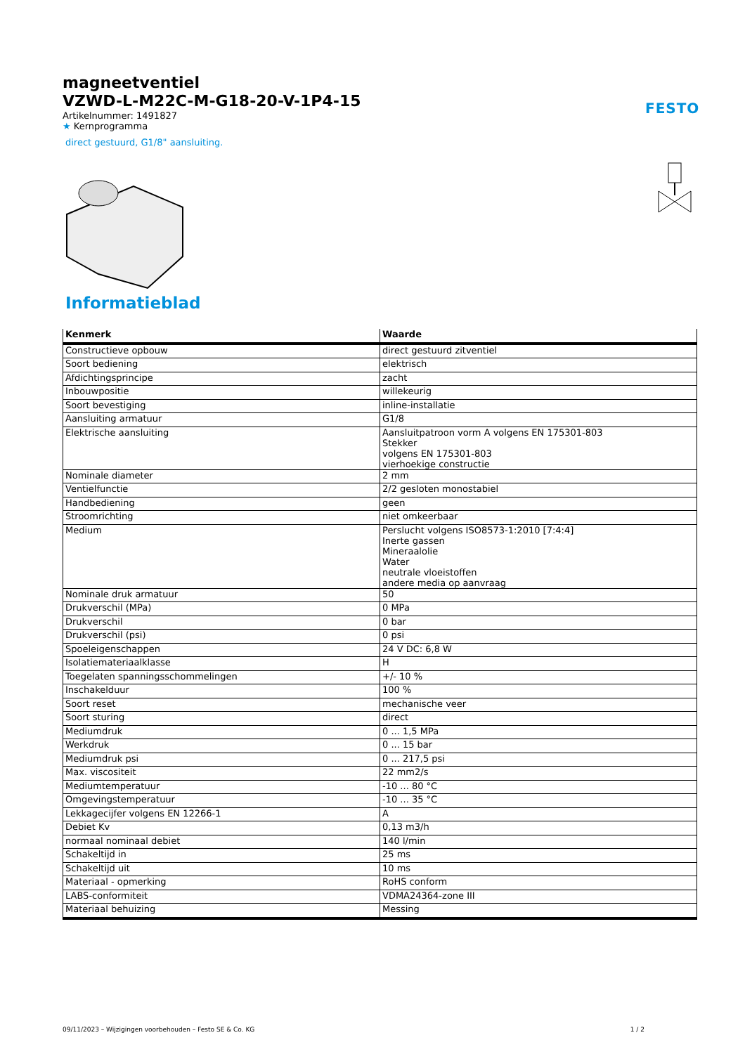magneetventiel
VZWD-L-M22C-M-G18-20-V-1P4-15
Artikelnummer: 1491827
★ Kernprogramma
direct gestuurd, G1/8" aansluiting.
FESTO
Informatieblad
| Kenmerk | Waarde |
| --- | --- |
| Constructieve opbouw | direct gestuurd zitventiel |
| Soort bediening | elektrisch |
| Afdichtingsprincipe | zacht |
| Inbouwpositie | willekeurig |
| Soort bevestiging | inline-installatie |
| Aansluiting armatuur | G1/8 |
| Elektrische aansluiting | Aansluitpatroon vorm A volgens EN 175301-803 Stekker volgens EN 175301-803 vierhoekige constructie |
| Nominale diameter | 2 mm |
| Ventielfunctie | 2/2 gesloten monostabiel |
| Handbediening | geen |
| Stroomrichting | niet omkeerbaar |
| Medium | Perslucht volgens ISO8573-1:2010 [7:4:4] Inerte gassen Mineraalolie Water neutrale vloeistoffen andere media op aanvraag |
| Nominale druk armatuur | 50 |
| Drukverschil (MPa) | 0 MPa |
| Drukverschil | 0 bar |
| Drukverschil (psi) | 0 psi |
| Spoeleigenschappen | 24 V DC: 6,8 W |
| Isolatiemateriaalklasse | H |
| Toegelaten spanningsschommelingen | +/- 10 % |
| Inschakelduur | 100 % |
| Soort reset | mechanische veer |
| Soort sturing | direct |
| Mediumdruk | 0 ... 1,5 MPa |
| Werkdruk | 0 ... 15 bar |
| Mediumdruk psi | 0 ... 217,5 psi |
| Max. viscositeit | 22 mm2/s |
| Mediumtemperatuur | -10 ... 80 °C |
| Omgevingstemperatuur | -10 ... 35 °C |
| Lekkagecijfer volgens EN 12266-1 | A |
| Debiet Kv | 0,13 m3/h |
| normaal nominaal debiet | 140 l/min |
| Schakeltijd in | 25 ms |
| Schakeltijd uit | 10 ms |
| Materiaal - opmerking | RoHS conform |
| LABS-conformiteit | VDMA24364-zone III |
| Materiaal behuizing | Messing |
09/11/2023 – Wijzigingen voorbehouden – Festo SE & Co. KG 1 / 2